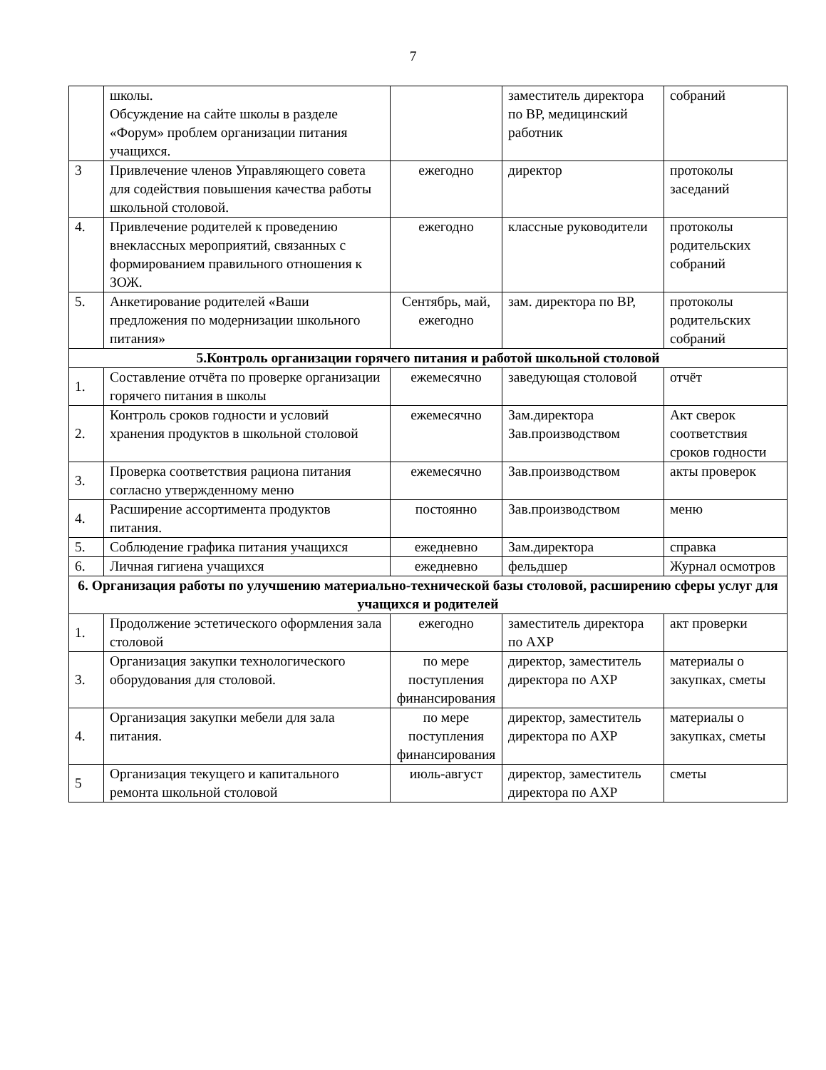7
| | школы. Обсуждение на сайте школы в разделе «Форум» проблем организации питания учащихся. | | заместитель директора по ВР, медицинский работник | собраний |
| 3 | Привлечение членов Управляющего совета для содействия повышения качества работы школьной столовой. | ежегодно | директор | протоколы заседаний |
| 4. | Привлечение родителей к проведению внеклассных мероприятий, связанных с формированием правильного отношения к ЗОЖ. | ежегодно | классные руководители | протоколы родительских собраний |
| 5. | Анкетирование родителей «Ваши предложения по модернизации школьного питания» | Сентябрь, май, ежегодно | зам. директора по ВР, | протоколы родительских собраний |
| 5.Контроль организации горячего питания и работой школьной столовой | | | | |
| 1. | Составление отчёта по проверке организации горячего питания в школы | ежемесячно | заведующая столовой | отчёт |
| 2. | Контроль сроков годности и условий хранения продуктов в школьной столовой | ежемесячно | Зам.директора Зав.производством | Акт сверок соответствия сроков годности |
| 3. | Проверка соответствия рациона питания согласно утвержденному меню | ежемесячно | Зав.производством | акты проверок |
| 4. | Расширение ассортимента продуктов питания. | постоянно | Зав.производством | меню |
| 5. | Соблюдение графика питания учащихся | ежедневно | Зам.директора | справка |
| 6. | Личная гигиена учащихся | ежедневно | фельдшер | Журнал осмотров |
| 6. Организация работы по улучшению материально-технической базы столовой, расширению сферы услуг для учащихся и родителей | | | | |
| 1. | Продолжение эстетического оформления зала столовой | ежегодно | заместитель директора по АХР | акт проверки |
| 3. | Организация закупки технологического оборудования для столовой. | по мере поступления финансирования | директор, заместитель директора по АХР | материалы о закупках, сметы |
| 4. | Организация закупки мебели для зала питания. | по мере поступления финансирования | директор, заместитель директора по АХР | материалы о закупках, сметы |
| 5 | Организация текущего и капитального ремонта школьной столовой | июль-август | директор, заместитель директора по АХР | сметы |